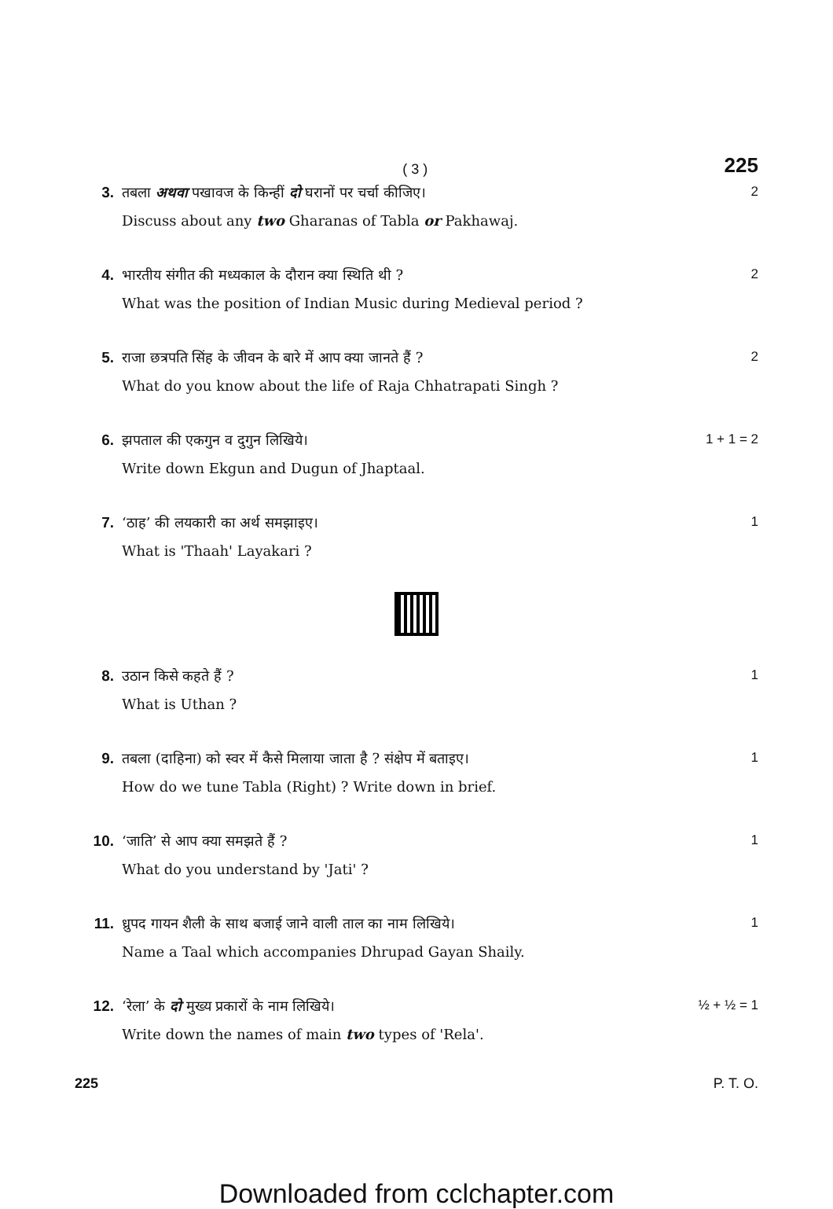( 3 )
225
3. तबला अथवा पखावज के किन्हीं दो घरानों पर चर्चा कीजिए।
Discuss about any two Gharanas of Tabla or Pakhawaj.
2
4. भारतीय संगीत की मध्यकाल के दौरान क्या स्थिति थी ?
What was the position of Indian Music during Medieval period ?
2
5. राजा छत्रपति सिंह के जीवन के बारे में आप क्या जानते हैं ?
What do you know about the life of Raja Chhatrapati Singh ?
2
6. झपताल की एकगुन व दुगुन लिखिये।
Write down Ekgun and Dugun of Jhaptaal.
1 + 1 = 2
7. ‘ठाह’ की लयकारी का अर्थ समझाइए।
What is 'Thaah' Layakari ?
1
8. उठान किसे कहते हैं ?
What is Uthan ?
1
9. तबला (दाहिना) को स्वर में कैसे मिलाया जाता है ? संक्षेप में बताइए।
How do we tune Tabla (Right) ? Write down in brief.
1
10. ‘जाति’ से आप क्या समझते हैं ?
What do you understand by 'Jati' ?
1
11. ध्रुपद गायन शैली के साथ बजाई जाने वाली ताल का नाम लिखिये।
Name a Taal which accompanies Dhrupad Gayan Shaily.
1
12. ‘रेला’ के दो मुख्य प्रकारों के नाम लिखिये।
Write down the names of main two types of 'Rela'.
½ + ½ = 1
225 P. T. O.
Downloaded from cclchapter.com